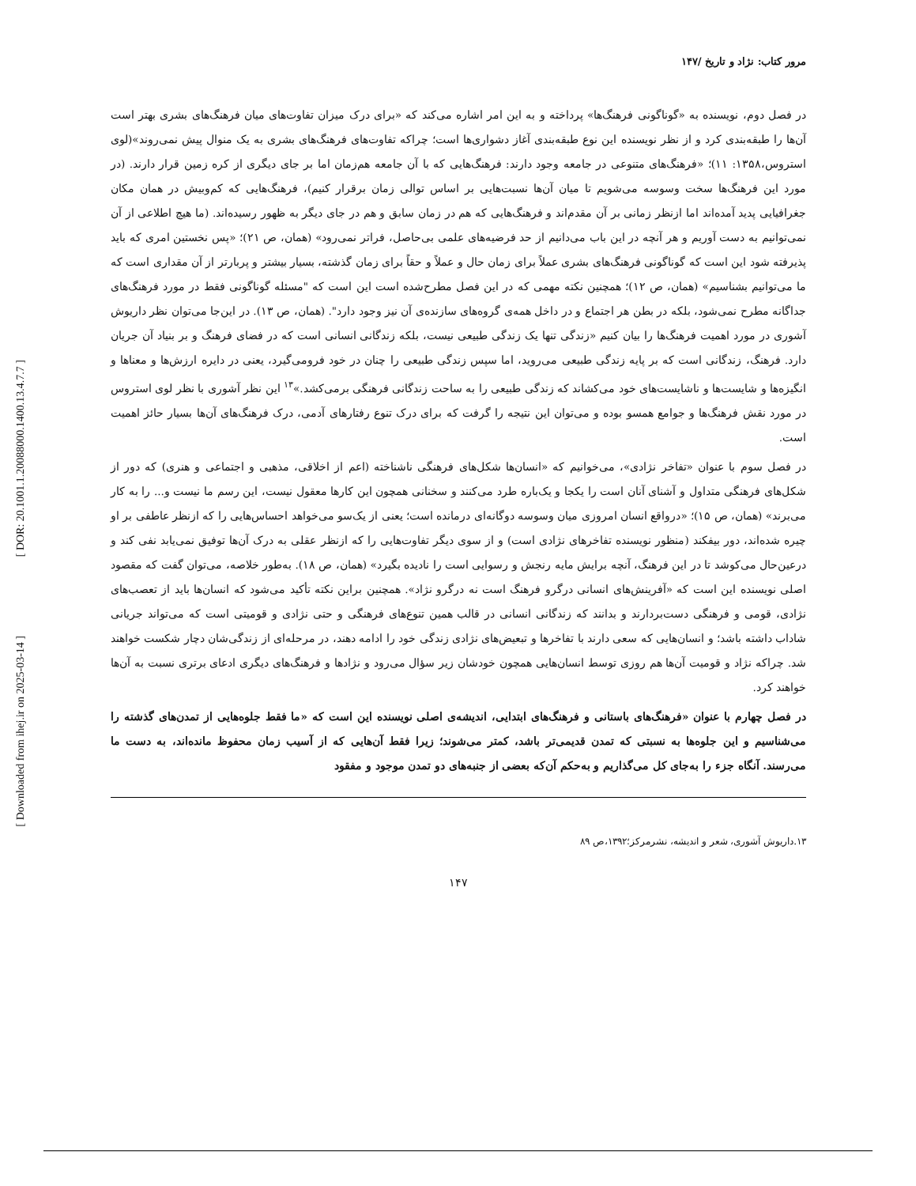[ DOR: 20.1001.1.20088000.1400.13.4.7.7 ]
[ Downloaded from ihej.ir on 2025-03-14 ]
مرور کتاب: نژاد و تاریخ /۱۴۷
در فصل دوم، نویسنده به «گوناگونی فرهنگ‌ها» پرداخته و به این امر اشاره می‌کند که «برای درک میزان تفاوت‌های میان فرهنگ‌های بشری بهتر است آن‌ها را طبقه‌بندی کرد و از نظر نویسنده این نوع طبقه‌بندی آغاز دشواری‌ها است؛ چراکه تفاوت‌های فرهنگ‌های بشری به یک منوال پیش نمی‌روند»(لوی استروس،۱۳۵۸: ۱۱)؛ «فرهنگ‌های متنوعی در جامعه وجود دارند: فرهنگ‌هایی که با آن جامعه هم‌زمان اما بر جای دیگری از کره زمین قرار دارند. (در مورد این فرهنگ‌ها سخت وسوسه می‌شویم تا میان آن‌ها نسبت‌هایی بر اساس توالی زمان برقرار کنیم)، فرهنگ‌هایی که کم‌وبیش در همان مکان جغرافیایی پدید آمده‌اند اما ازنظر زمانی بر آن مقدم‌اند و فرهنگ‌هایی که هم در زمان سابق و هم در جای دیگر به ظهور رسیده‌اند. (ما هیچ اطلاعی از آن نمی‌توانیم به دست آوریم و هر آنچه در این باب می‌دانیم از حد فرضیه‌های علمی بی‌حاصل، فراتر نمی‌رود» (همان، ص ۲۱)؛ «پس نخستین امری که باید پذیرفته شود این است که گوناگونی فرهنگ‌های بشری عملاً برای زمان حال و عملاً و حقاً برای زمان گذشته، بسیار بیشتر و پربارتر از آن مقداری است که ما می‌توانیم بشناسیم» (همان، ص ۱۲)؛ همچنین نکته مهمی که در این فصل مطرح‌شده است این است که "مسئله گوناگونی فقط در مورد فرهنگ‌های جداگانه مطرح نمی‌شود، بلکه در بطن هر اجتماع و در داخل همه‌ی گروه‌های سازنده‌ی آن نیز وجود دارد". (همان، ص ۱۳). در این‌جا می‌توان نظر داریوش آشوری در مورد اهمیت فرهنگ‌ها را بیان کنیم «زندگی تنها یک زندگی طبیعی نیست، بلکه زندگانی انسانی است که در فضای فرهنگ و بر بنیاد آن جریان دارد. فرهنگ، زندگانی است که بر پایه زندگی طبیعی می‌روید، اما سپس زندگی طبیعی را چنان در خود فرومی‌گیرد، یعنی در دایره ارزش‌ها و معناها و انگیزه‌ها و شایست‌ها و ناشایست‌های خود می‌کشاند که زندگی طبیعی را به ساحت زندگانی فرهنگی برمی‌کشد.»<sup>۱۳</sup> این نظر آشوری با نظر لوی استروس در مورد نقش فرهنگ‌ها و جوامع همسو بوده و می‌توان این نتیجه را گرفت که برای درک تنوع رفتارهای آدمی، درک فرهنگ‌های آن‌ها بسیار حائز اهمیت است.
در فصل سوم با عنوان «تفاخر نژادی»، می‌خوانیم که «انسان‌ها شکل‌های فرهنگی ناشناخته (اعم از اخلاقی، مذهبی و اجتماعی و هنری) که دور از شکل‌های فرهنگی متداول و آشنای آنان است را یکجا و یک‌باره طرد می‌کنند و سخنانی همچون این کارها معقول نیست، این رسم ما نیست و... را به کار می‌برند» (همان، ص ۱۵)؛ «درواقع انسان امروزی میان وسوسه دوگانه‌ای درمانده است؛ یعنی از یک‌سو می‌خواهد احساس‌هایی را که ازنظر عاطفی بر او چیره شده‌اند، دور بیفکند (منظور نویسنده تفاخرهای نژادی است) و از سوی دیگر تفاوت‌هایی را که ازنظر عقلی به درک آن‌ها توفیق نمی‌یابد نفی کند و درعین‌حال می‌کوشد تا در این فرهنگ، آنچه برایش مایه رنجش و رسوایی است را نادیده بگیرد» (همان، ص ۱۸). به‌طور خلاصه، می‌توان گفت که مقصود اصلی نویسنده این است که «آفرینش‌های انسانی درگرو فرهنگ است نه درگرو نژاد». همچنین براین نکته تأکید می‌شود که انسان‌ها باید از تعصب‌های نژادی، قومی و فرهنگی دست‌بردارند و بدانند که زندگانی انسانی در قالب همین تنوع‌های فرهنگی و حتی نژادی و قومیتی است که می‌تواند جریانی شاداب داشته باشد؛ و انسان‌هایی که سعی دارند با تفاخرها و تبعیض‌های نژادی زندگی خود را ادامه دهند، در مرحله‌ای از زندگی‌شان دچار شکست خواهند شد. چراکه نژاد و قومیت آن‌ها هم روزی توسط انسان‌هایی همچون خودشان زیر سؤال می‌رود و نژادها و فرهنگ‌های دیگری ادعای برتری نسبت به آن‌ها خواهند کرد.
در فصل چهارم با عنوان «فرهنگ‌های باستانی و فرهنگ‌های ابتدایی، اندیشه‌ی اصلی نویسنده این است که «ما فقط جلوه‌هایی از تمدن‌های گذشته را می‌شناسیم و این جلوه‌ها به نسبتی که تمدن قدیمی‌تر باشد، کمتر می‌شوند؛ زیرا فقط آن‌هایی که از آسیب زمان محفوظ مانده‌اند، به دست ما می‌رسند. آنگاه جزء را به‌جای کل می‌گذاریم و به‌حکم آن‌که بعضی از جنبه‌های دو تمدن موجود و مفقود
۱۳.داریوش آشوری، شعر و اندیشه، نشرمرکز؛۱۳۹۲،ص ۸۹
۱۴۷